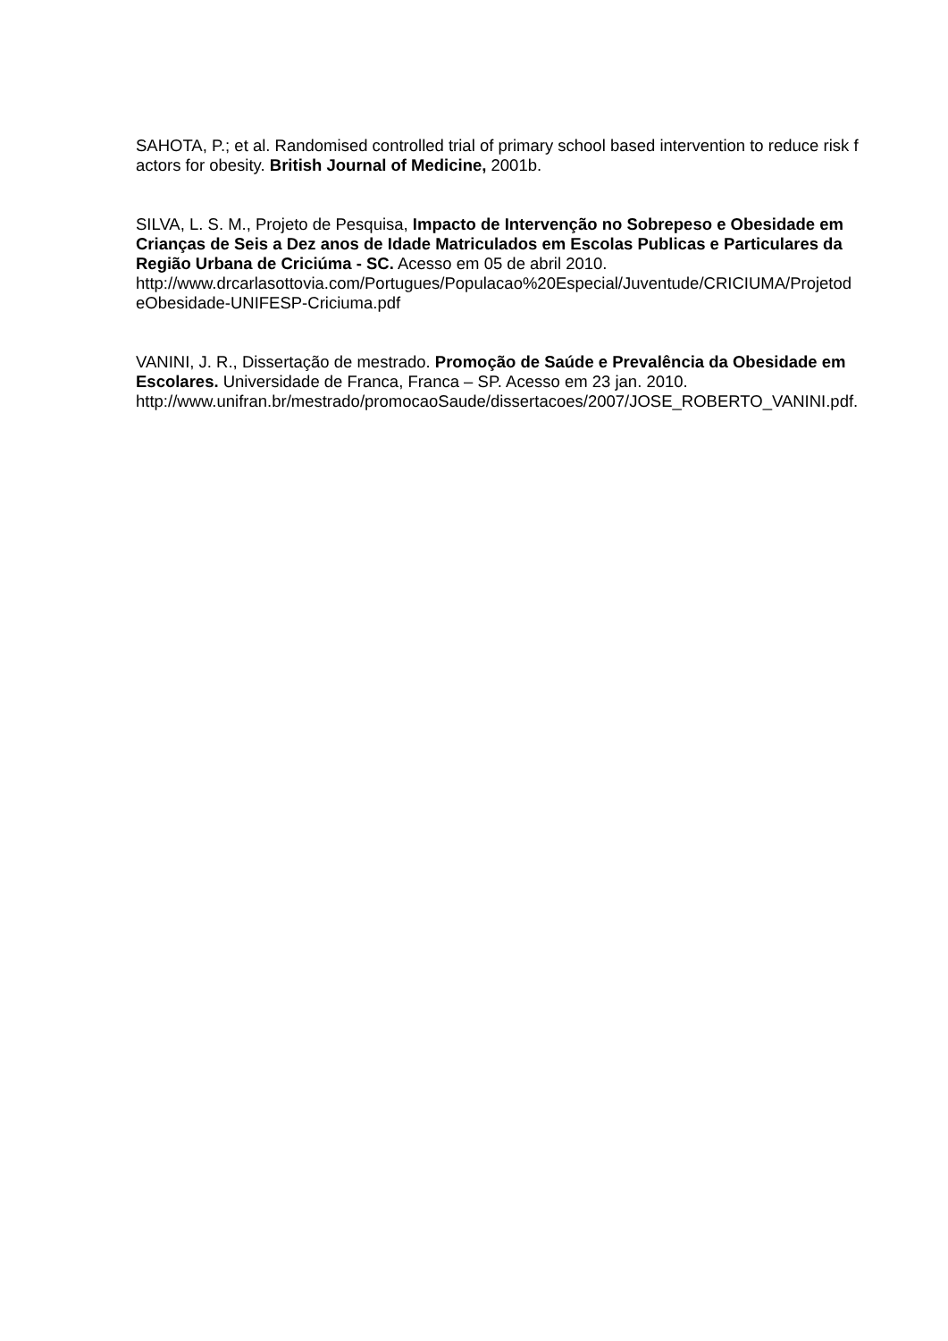SAHOTA, P.; et al. Randomised controlled trial of primary school based intervention to reduce risk factors for obesity. British Journal of Medicine, 2001b.
SILVA, L. S. M., Projeto de Pesquisa, Impacto de Intervenção no Sobrepeso e Obesidade em Crianças de Seis a Dez anos de Idade Matriculados em Escolas Publicas e Particulares da Região Urbana de Criciúma - SC. Acesso em 05 de abril 2010.
http://www.drcarlasottovia.com/Portugues/Populacao%20Especial/Juventude/CRICIUMA/ProjetodeObesidade-UNIFESP-Criciuma.pdf
VANINI, J. R., Dissertação de mestrado. Promoção de Saúde e Prevalência da Obesidade em Escolares. Universidade de Franca, Franca – SP. Acesso em 23 jan. 2010.
http://www.unifran.br/mestrado/promocaoSaude/dissertacoes/2007/JOSE_ROBERTO_VANINI.pdf.